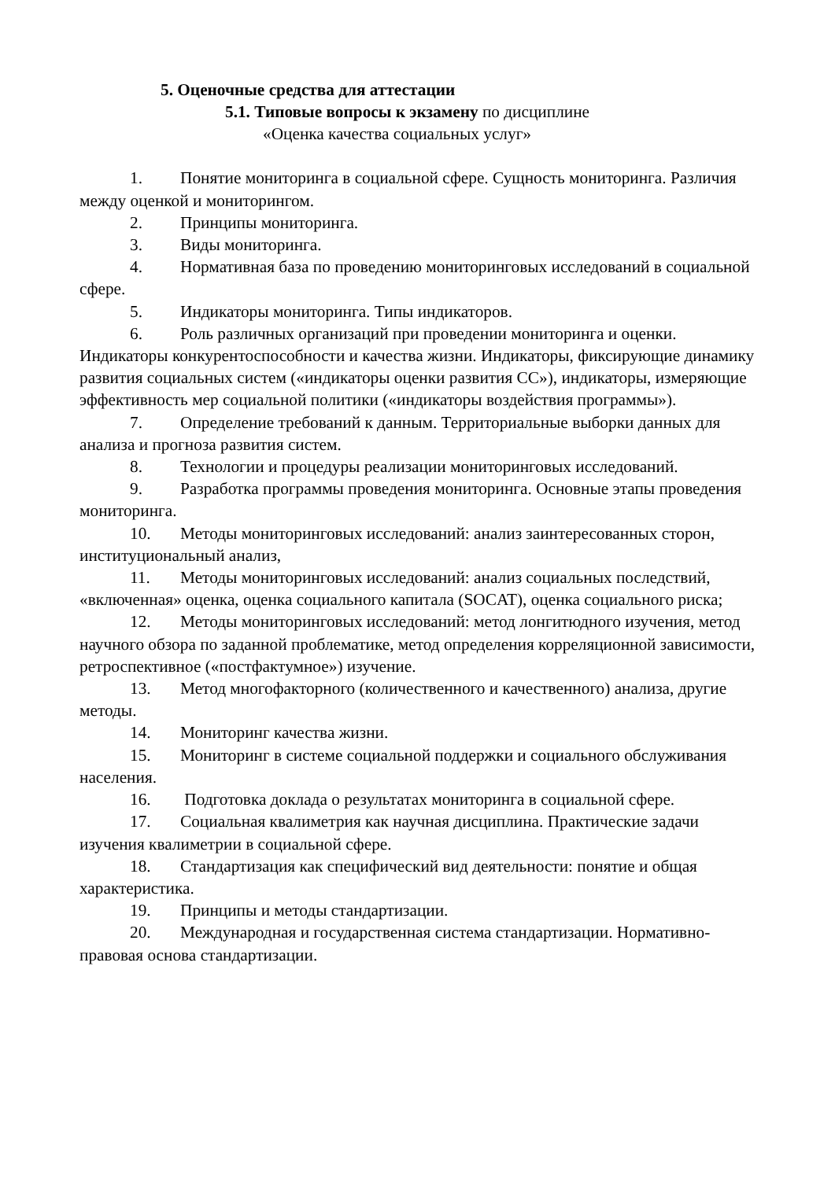5. Оценочные средства для аттестации
5.1. Типовые вопросы к экзамену по дисциплине
«Оценка качества социальных услуг»
1. Понятие мониторинга в социальной сфере. Сущность мониторинга. Различия между оценкой и мониторингом.
2. Принципы мониторинга.
3. Виды мониторинга.
4. Нормативная база по проведению мониторинговых исследований в социальной сфере.
5. Индикаторы мониторинга. Типы индикаторов.
6. Роль различных организаций при проведении мониторинга и оценки. Индикаторы конкурентоспособности и качества жизни. Индикаторы, фиксирующие динамику развития социальных систем («индикаторы оценки развития СС»), индикаторы, измеряющие эффективность мер социальной политики («индикаторы воздействия программы»).
7. Определение требований к данным. Территориальные выборки данных для анализа и прогноза развития систем.
8. Технологии и процедуры реализации мониторинговых исследований.
9. Разработка программы проведения мониторинга. Основные этапы проведения мониторинга.
10. Методы мониторинговых исследований: анализ заинтересованных сторон, институциональный анализ,
11. Методы мониторинговых исследований: анализ социальных последствий, «включенная» оценка, оценка социального капитала (SOCAT), оценка социального риска;
12. Методы мониторинговых исследований: метод лонгитюдного изучения, метод научного обзора по заданной проблематике, метод определения корреляционной зависимости, ретроспективное («постфактумное») изучение.
13. Метод многофакторного (количественного и качественного) анализа, другие методы.
14. Мониторинг качества жизни.
15. Мониторинг в системе социальной поддержки и социального обслуживания населения.
16. Подготовка доклада о результатах мониторинга в социальной сфере.
17. Социальная квалиметрия как научная дисциплина. Практические задачи изучения квалиметрии в социальной сфере.
18. Стандартизация как специфический вид деятельности: понятие и общая характеристика.
19. Принципы и методы стандартизации.
20. Международная и государственная система стандартизации. Нормативно-правовая основа стандартизации.